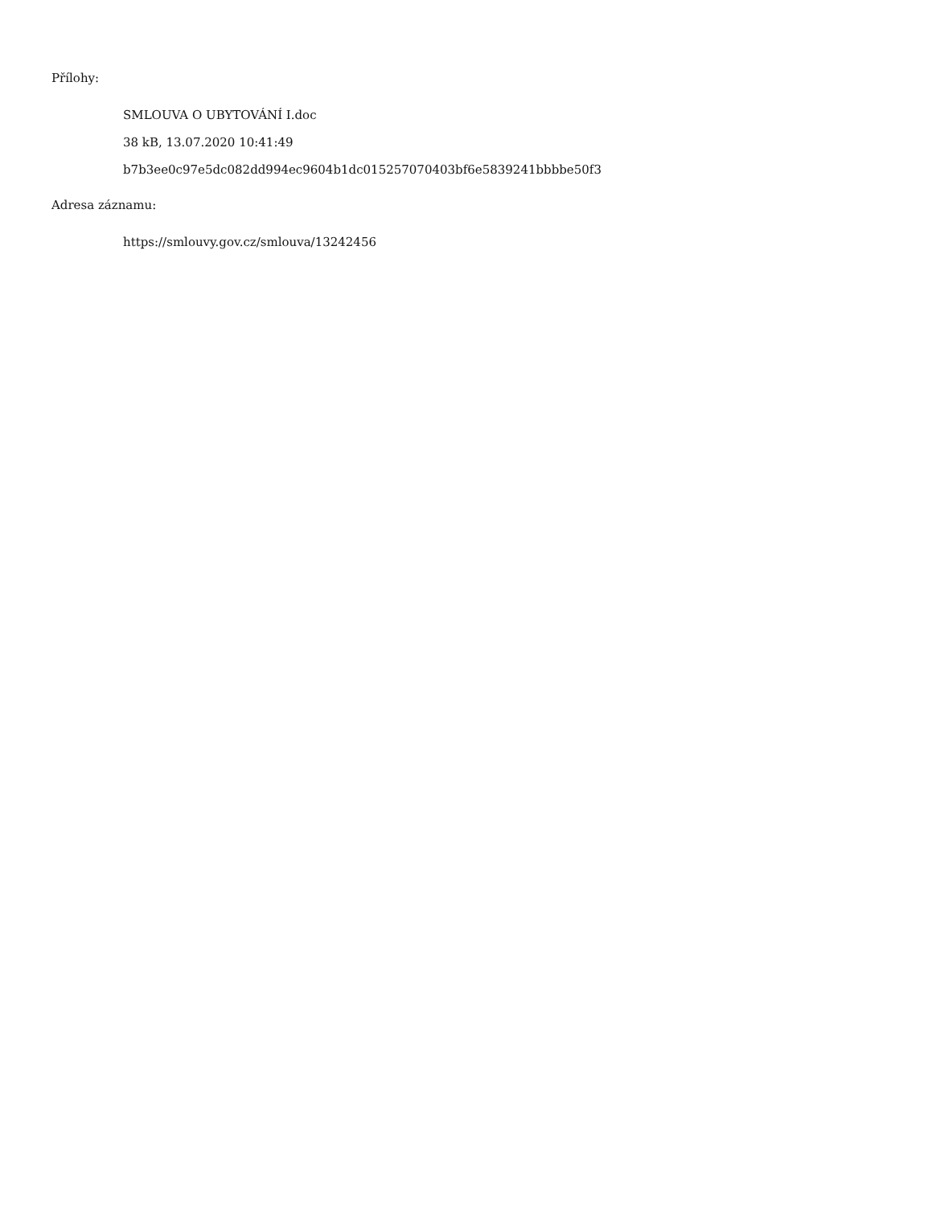Přílohy:
SMLOUVA O UBYTOVÁNÍ I.doc
38 kB, 13.07.2020 10:41:49
b7b3ee0c97e5dc082dd994ec9604b1dc015257070403bf6e5839241bbbbe50f3
Adresa záznamu:
https://smlouvy.gov.cz/smlouva/13242456